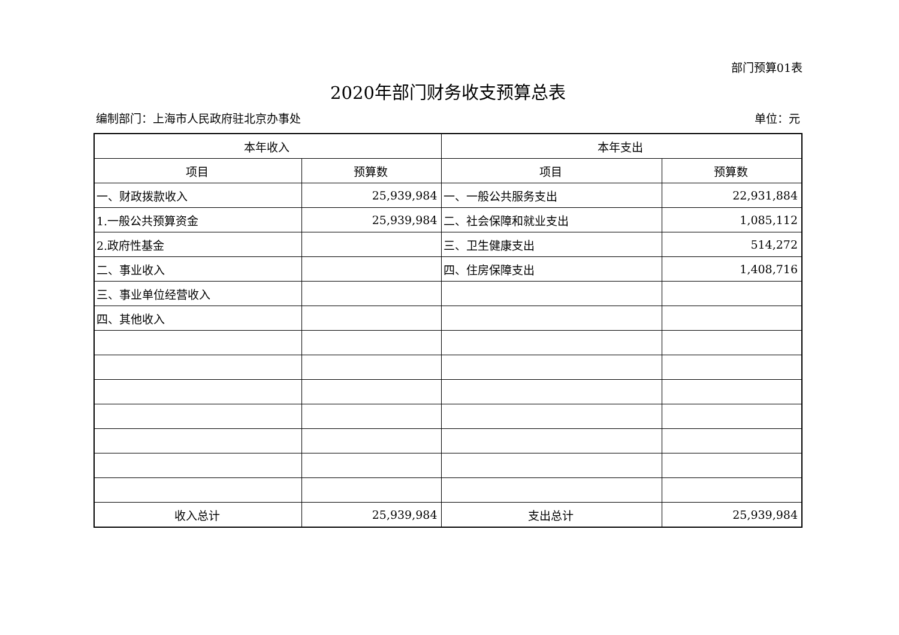部门预算01表
2020年部门财务收支预算总表
编制部门：上海市人民政府驻北京办事处 单位：元
| 本年收入 | | 本年支出 | |
| --- | --- | --- | --- |
| 项目 | 预算数 | 项目 | 预算数 |
| 一、财政拨款收入 | 25,939,984 | 一、一般公共服务支出 | 22,931,884 |
| 1.一般公共预算资金 | 25,939,984 | 二、社会保障和就业支出 | 1,085,112 |
| 2.政府性基金 | | 三、卫生健康支出 | 514,272 |
| 二、事业收入 | | 四、住房保障支出 | 1,408,716 |
| 三、事业单位经营收入 | | | |
| 四、其他收入 | | | |
| 收入总计 | 25,939,984 | 支出总计 | 25,939,984 |